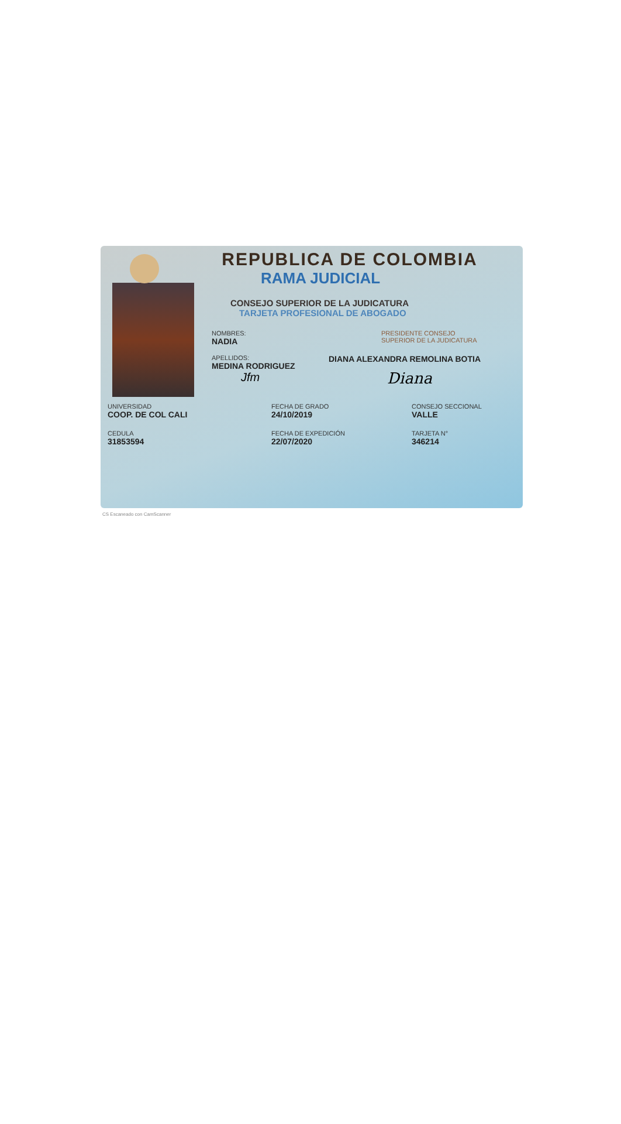REPUBLICA DE COLOMBIA
RAMA JUDICIAL
CONSEJO SUPERIOR DE LA JUDICATURA
TARJETA PROFESIONAL DE ABOGADO
NOMBRES:
NADIA
APELLIDOS:
MEDINA RODRIGUEZ
Jfm
PRESIDENTE CONSEJO
SUPERIOR DE LA JUDICATURA
DIANA ALEXANDRA REMOLINA BOTIA
Diana
UNIVERSIDAD
COOP. DE COL CALI
FECHA DE GRADO
24/10/2019
CONSEJO SECCIONAL
VALLE
CEDULA
31853594
FECHA DE EXPEDICIÓN
22/07/2020
TARJETA N°
346214
CS Escaneado con CamScanner